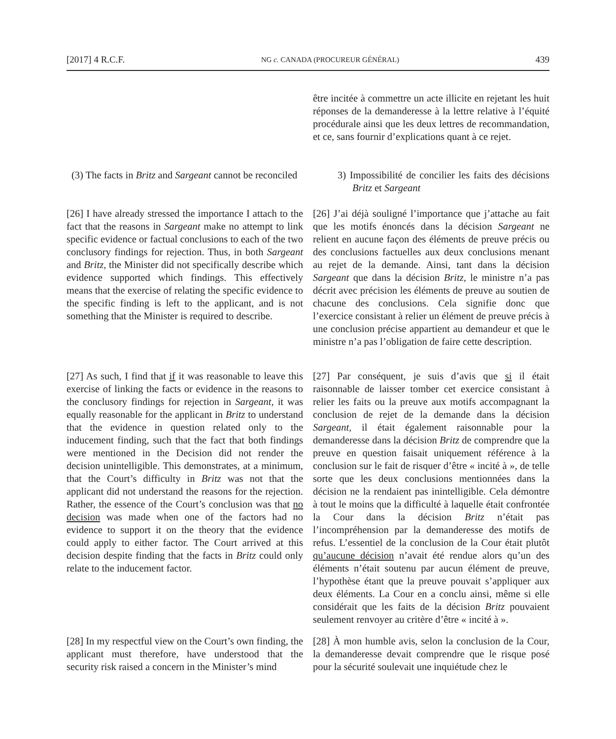[2017] 4 R.C.F. NG c. CANADA (PROCUREUR GÉNÉRAL) 439
être incitée à commettre un acte illicite en rejetant les huit réponses de la demanderesse à la lettre relative à l’équité procédurale ainsi que les deux lettres de recommandation, et ce, sans fournir d’explications quant à ce rejet.
(3) The facts in Britz and Sargeant cannot be reconciled
3) Impossibilité de concilier les faits des décisions Britz et Sargeant
[26] I have already stressed the importance I attach to the fact that the reasons in Sargeant make no attempt to link specific evidence or factual conclusions to each of the two conclusory findings for rejection. Thus, in both Sargeant and Britz, the Minister did not specifically describe which evidence supported which findings. This effectively means that the exercise of relating the specific evidence to the specific finding is left to the applicant, and is not something that the Minister is required to describe.
[26] J’ai déjà souligné l’importance que j’attache au fait que les motifs énoncés dans la décision Sargeant ne relient en aucune façon des éléments de preuve précis ou des conclusions factuelles aux deux conclusions menant au rejet de la demande. Ainsi, tant dans la décision Sargeant que dans la décision Britz, le ministre n’a pas décrit avec précision les éléments de preuve au soutien de chacune des conclusions. Cela signifie donc que l’exercice consistant à relier un élément de preuve précis à une conclusion précise appartient au demandeur et que le ministre n’a pas l’obligation de faire cette description.
[27] As such, I find that if it was reasonable to leave this exercise of linking the facts or evidence in the reasons to the conclusory findings for rejection in Sargeant, it was equally reasonable for the applicant in Britz to understand that the evidence in question related only to the inducement finding, such that the fact that both findings were mentioned in the Decision did not render the decision unintelligible. This demonstrates, at a minimum, that the Court’s difficulty in Britz was not that the applicant did not understand the reasons for the rejection. Rather, the essence of the Court’s conclusion was that no decision was made when one of the factors had no evidence to support it on the theory that the evidence could apply to either factor. The Court arrived at this decision despite finding that the facts in Britz could only relate to the inducement factor.
[27] Par conséquent, je suis d’avis que si il était raisonnable de laisser tomber cet exercice consistant à relier les faits ou la preuve aux motifs accompagnant la conclusion de rejet de la demande dans la décision Sargeant, il était également raisonnable pour la demanderesse dans la décision Britz de comprendre que la preuve en question faisait uniquement référence à la conclusion sur le fait de risquer d’être « incité à », de telle sorte que les deux conclusions mentionnées dans la décision ne la rendaient pas inintelligible. Cela démontre à tout le moins que la difficulté à laquelle était confrontée la Cour dans la décision Britz n’était pas l’incompréhension par la demanderesse des motifs de refus. L’essentiel de la conclusion de la Cour était plutôt qu’aucune décision n’avait été rendue alors qu’un des éléments n’était soutenu par aucun élément de preuve, l’hypothèse étant que la preuve pouvait s’appliquer aux deux éléments. La Cour en a conclu ainsi, même si elle considérait que les faits de la décision Britz pouvaient seulement renvoyer au critère d’être « incité à ».
[28] In my respectful view on the Court’s own finding, the applicant must therefore, have understood that the security risk raised a concern in the Minister’s mind
[28] À mon humble avis, selon la conclusion de la Cour, la demanderesse devait comprendre que le risque posé pour la sécurité soulevait une inquiétude chez le